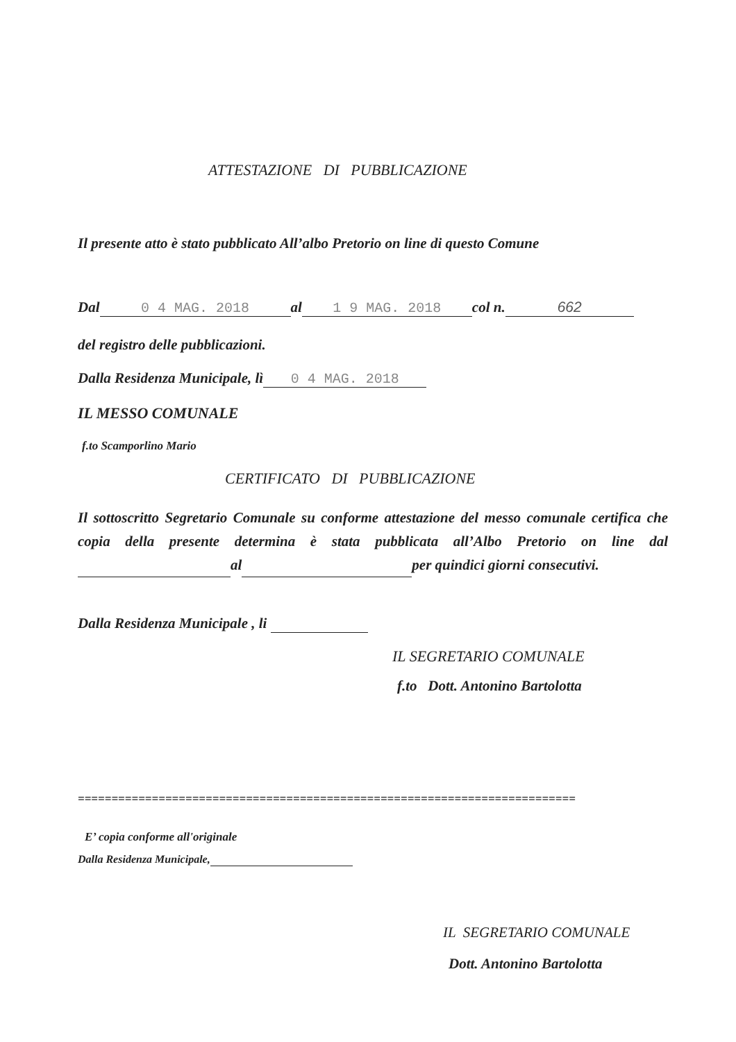ATTESTAZIONE DI PUBBLICAZIONE
Il presente atto è stato pubblicato All’albo Pretorio on line di questo Comune
Dal 0 4 MAG. 2018 al 1 9 MAG. 2018 col n. 662
del registro delle pubblicazioni.
Dalla Residenza Municipale, lì 0 4 MAG. 2018
IL MESSO COMUNALE
f.to Scamporlino Mario
CERTIFICATO DI PUBBLICAZIONE
Il sottoscritto Segretario Comunale su conforme attestazione del messo comunale certifica che copia della presente determina è stata pubblicata all’Albo Pretorio on line dal al per quindici giorni consecutivi.
Dalla Residenza Municipale , li
IL SEGRETARIO COMUNALE
f.to Dott. Antonino Bartolotta
==========================================================================
E’ copia conforme all'originale
Dalla Residenza Municipale,
IL SEGRETARIO COMUNALE
Dott. Antonino Bartolotta